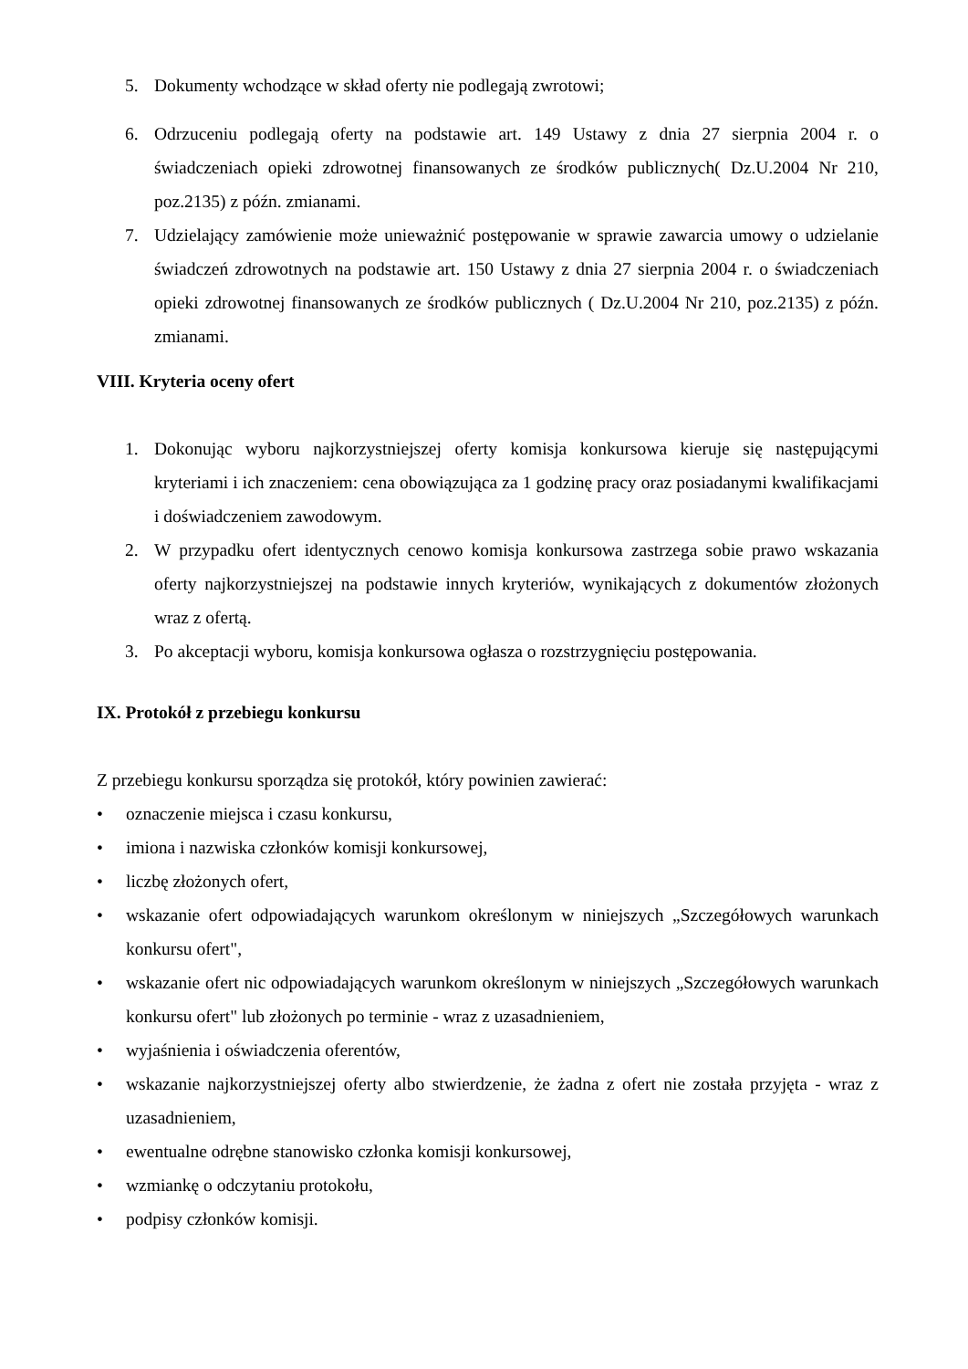5. Dokumenty wchodzące w skład oferty nie podlegają zwrotowi;
6. Odrzuceniu podlegają oferty na podstawie art. 149 Ustawy z dnia 27 sierpnia 2004 r. o świadczeniach opieki zdrowotnej finansowanych ze środków publicznych( Dz.U.2004 Nr 210, poz.2135) z późn. zmianami.
7. Udzielający zamówienie może unieważnić postępowanie w sprawie zawarcia umowy o udzielanie świadczeń zdrowotnych na podstawie art. 150 Ustawy z dnia 27 sierpnia 2004 r. o świadczeniach opieki zdrowotnej finansowanych ze środków publicznych ( Dz.U.2004 Nr 210, poz.2135) z późn. zmianami.
VIII. Kryteria oceny ofert
1. Dokonując wyboru najkorzystniejszej oferty komisja konkursowa kieruje się następującymi kryteriami i ich znaczeniem: cena obowiązująca za 1 godzinę pracy oraz posiadanymi kwalifikacjami i doświadczeniem zawodowym.
2. W przypadku ofert identycznych cenowo komisja konkursowa zastrzega sobie prawo wskazania oferty najkorzystniejszej na podstawie innych kryteriów, wynikających z dokumentów złożonych wraz z ofertą.
3. Po akceptacji wyboru, komisja konkursowa ogłasza o rozstrzygnięciu postępowania.
IX. Protokół z przebiegu konkursu
Z przebiegu konkursu sporządza się protokół, który powinien zawierać:
• oznaczenie miejsca i czasu konkursu,
• imiona i nazwiska członków komisji konkursowej,
• liczbę złożonych ofert,
• wskazanie ofert odpowiadających warunkom określonym w niniejszych „Szczegółowych warunkach konkursu ofert",
• wskazanie ofert nic odpowiadających warunkom określonym w niniejszych „Szczegółowych warunkach konkursu ofert" lub złożonych po terminie - wraz z uzasadnieniem,
• wyjaśnienia i oświadczenia oferentów,
• wskazanie najkorzystniejszej oferty albo stwierdzenie, że żadna z ofert nie została przyjęta - wraz z uzasadnieniem,
• ewentualne odrębne stanowisko członka komisji konkursowej,
• wzmiankę o odczytaniu protokołu,
• podpisy członków komisji.